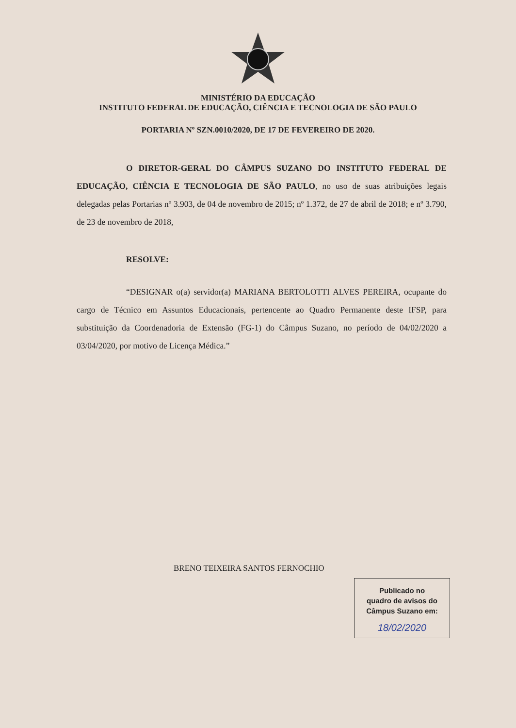MINISTÉRIO DA EDUCAÇÃO
INSTITUTO FEDERAL DE EDUCAÇÃO, CIÊNCIA E TECNOLOGIA DE SÃO PAULO
PORTARIA Nº SZN.0010/2020, DE 17 DE FEVEREIRO DE 2020.
O DIRETOR-GERAL DO CÂMPUS SUZANO DO INSTITUTO FEDERAL DE EDUCAÇÃO, CIÊNCIA E TECNOLOGIA DE SÃO PAULO, no uso de suas atribuições legais delegadas pelas Portarias nº 3.903, de 04 de novembro de 2015; nº 1.372, de 27 de abril de 2018; e nº 3.790, de 23 de novembro de 2018,
RESOLVE:
“DESIGNAR o(a) servidor(a) MARIANA BERTOLOTTI ALVES PEREIRA, ocupante do cargo de Técnico em Assuntos Educacionais, pertencente ao Quadro Permanente deste IFSP, para substituição da Coordenadoria de Extensão (FG-1) do Câmpus Suzano, no período de 04/02/2020 a 03/04/2020, por motivo de Licença Médica.”
BRENO TEIXEIRA SANTOS FERNOCHIO
Publicado no
quadro de avisos do
Câmpus Suzano em:
18/02/2020